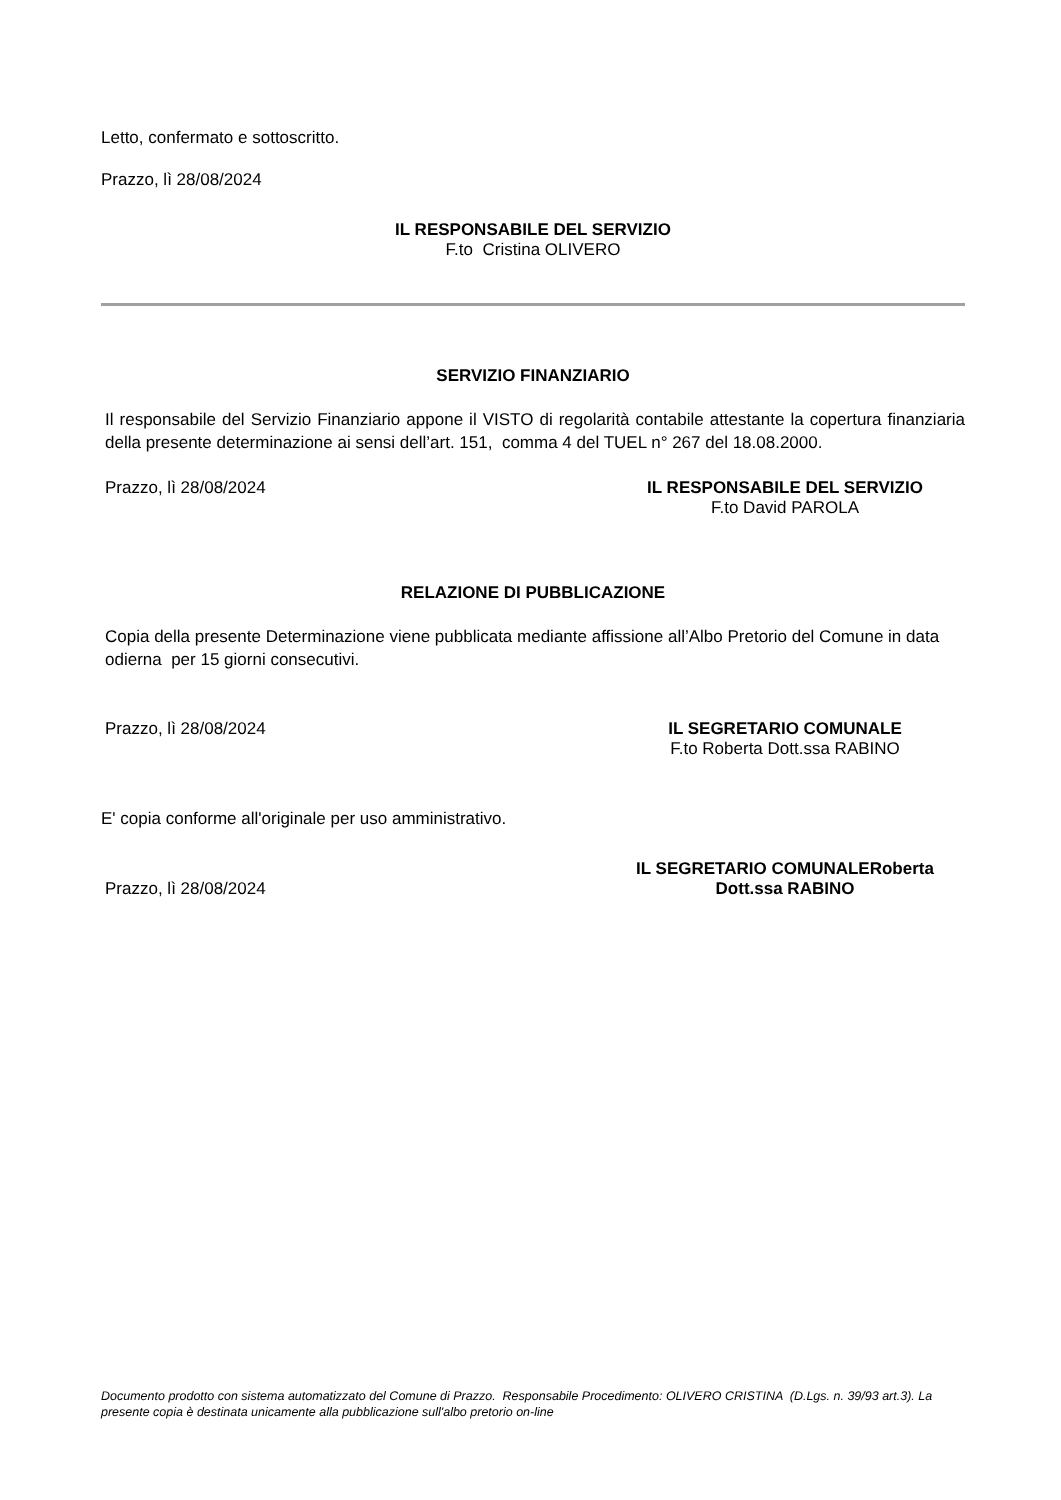Letto, confermato e sottoscritto.
Prazzo, lì 28/08/2024
IL RESPONSABILE DEL SERVIZIO
F.to Cristina OLIVERO
SERVIZIO FINANZIARIO
Il responsabile del Servizio Finanziario appone il VISTO di regolarità contabile attestante la copertura finanziaria della presente determinazione ai sensi dell’art. 151, comma 4 del TUEL n° 267 del 18.08.2000.
Prazzo, lì 28/08/2024 IL RESPONSABILE DEL SERVIZIO
F.to David PAROLA
RELAZIONE DI PUBBLICAZIONE
Copia della presente Determinazione viene pubblicata mediante affissione all’Albo Pretorio del Comune in data odierna per 15 giorni consecutivi.
Prazzo, lì 28/08/2024 IL SEGRETARIO COMUNALE
F.to Roberta Dott.ssa RABINO
E' copia conforme all'originale per uso amministrativo.
Prazzo, lì 28/08/2024
IL SEGRETARIO COMUNALERoberta
Dott.ssa RABINO
Documento prodotto con sistema automatizzato del Comune di Prazzo. Responsabile Procedimento: OLIVERO CRISTINA (D.Lgs. n. 39/93 art.3). La presente copia è destinata unicamente alla pubblicazione sull'albo pretorio on-line